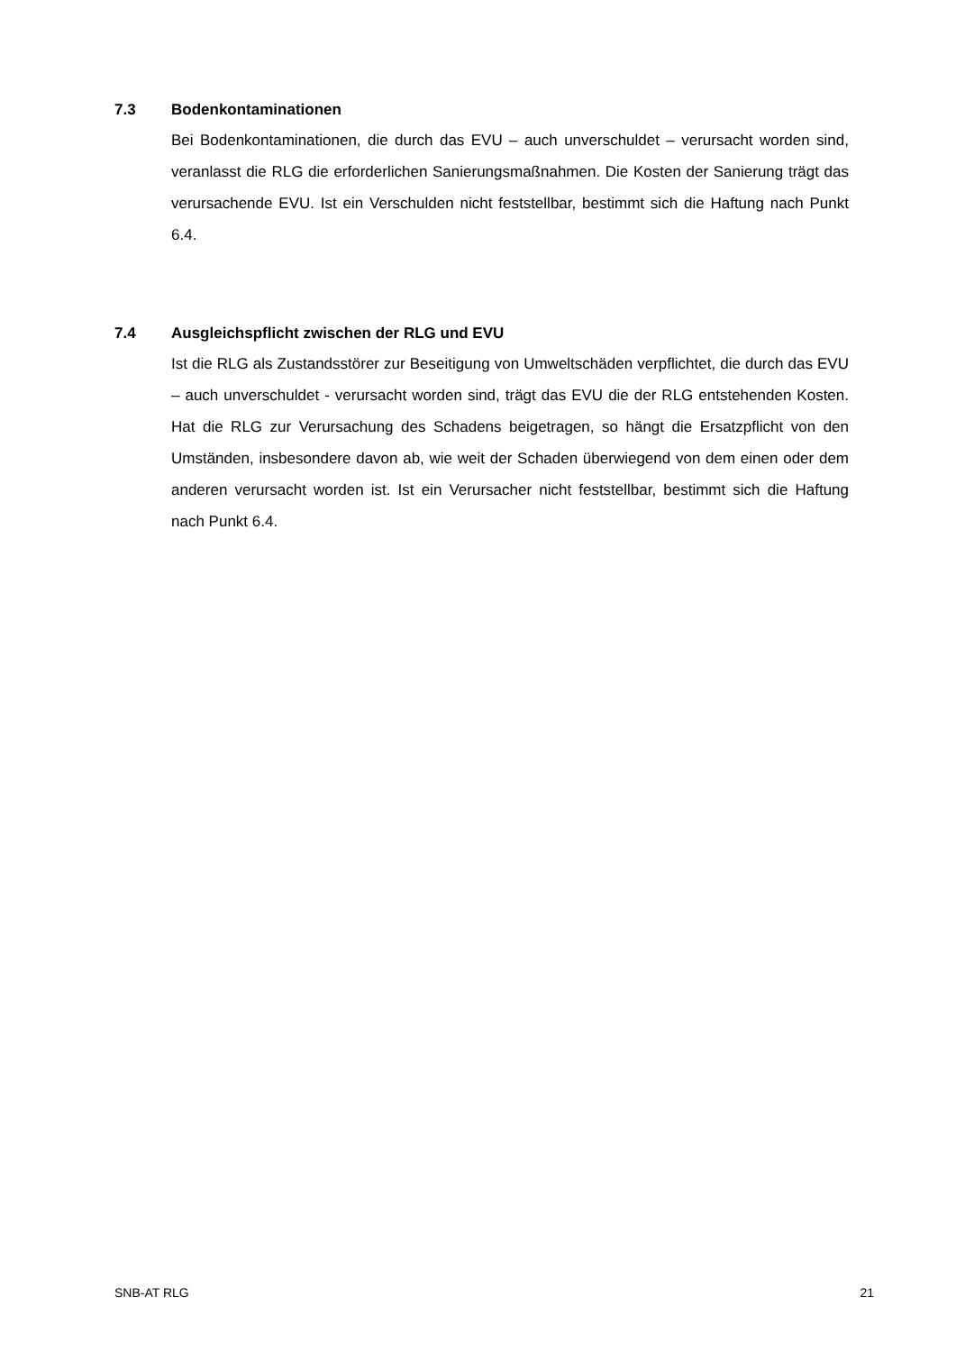7.3 Bodenkontaminationen
Bei Bodenkontaminationen, die durch das EVU – auch unverschuldet – verursacht worden sind, veranlasst die RLG die erforderlichen Sanierungsmaßnahmen. Die Kosten der Sanierung trägt das verursachende EVU. Ist ein Verschulden nicht feststellbar, bestimmt sich die Haftung nach Punkt 6.4.
7.4 Ausgleichspflicht zwischen der RLG und EVU
Ist die RLG als Zustandsstörer zur Beseitigung von Umweltschäden verpflichtet, die durch das EVU – auch unverschuldet - verursacht worden sind, trägt das EVU die der RLG entstehenden Kosten. Hat die RLG zur Verursachung des Schadens beigetragen, so hängt die Ersatzpflicht von den Umständen, insbesondere davon ab, wie weit der Schaden überwiegend von dem einen oder dem anderen verursacht worden ist. Ist ein Verursacher nicht feststellbar, bestimmt sich die Haftung nach Punkt 6.4.
SNB-AT RLG 21